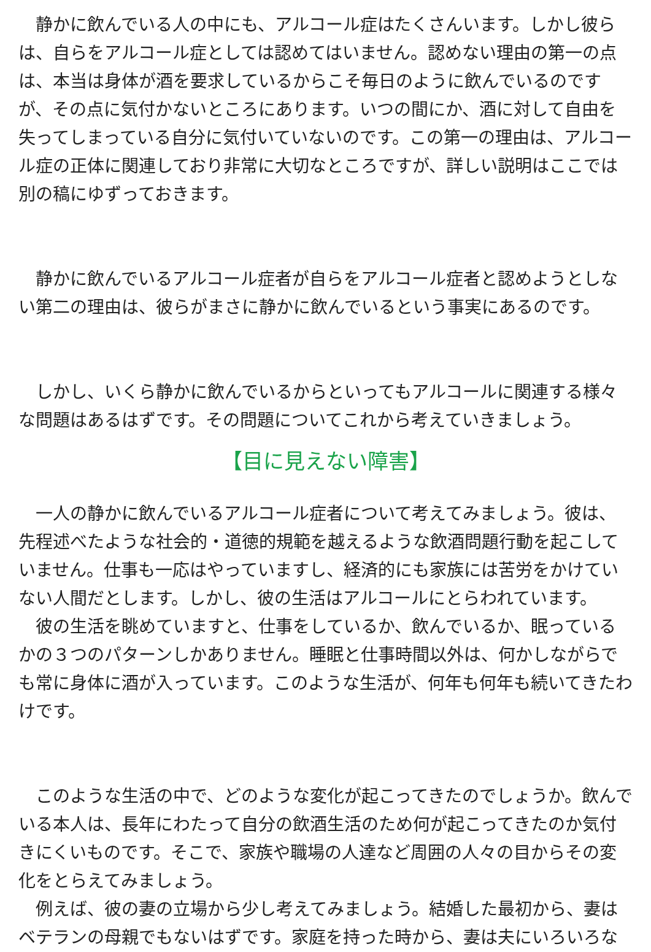静かに飲んでいる人の中にも、アルコール症はたくさんいます。しかし彼らは、自らをアルコール症としては認めてはいません。認めない理由の第一の点は、本当は身体が酒を要求しているからこそ毎日のように飲んでいるのですが、その点に気付かないところにあります。いつの間にか、酒に対して自由を失ってしまっている自分に気付いていないのです。この第一の理由は、アルコール症の正体に関連しており非常に大切なところですが、詳しい説明はここでは別の稿にゆずっておきます。
　静かに飲んでいるアルコール症者が自らをアルコール症者と認めようとしない第二の理由は、彼らがまさに静かに飲んでいるという事実にあるのです。
　しかし、いくら静かに飲んでいるからといってもアルコールに関連する様々な問題はあるはずです。その問題についてこれから考えていきましょう。
【目に見えない障害】
　一人の静かに飲んでいるアルコール症者について考えてみましょう。彼は、先程述べたような社会的・道徳的規範を越えるような飲酒問題行動を起こしていません。仕事も一応はやっていますし、経済的にも家族には苦労をかけていない人間だとします。しかし、彼の生活はアルコールにとらわれています。
　彼の生活を眺めていますと、仕事をしているか、飲んでいるか、眠っているかの３つのパターンしかありません。睡眠と仕事時間以外は、何かしながらでも常に身体に酒が入っています。このような生活が、何年も何年も続いてきたわけです。
　このような生活の中で、どのような変化が起こってきたのでしょうか。飲んでいる本人は、長年にわたって自分の飲酒生活のため何が起こってきたのか気付きにくいものです。そこで、家族や職場の人達など周囲の人々の目からその変化をとらえてみましょう。
　例えば、彼の妻の立場から少し考えてみましょう。結婚した最初から、妻はベテランの母親でもないはずです。家庭を持った時から、妻は夫にいろいろな